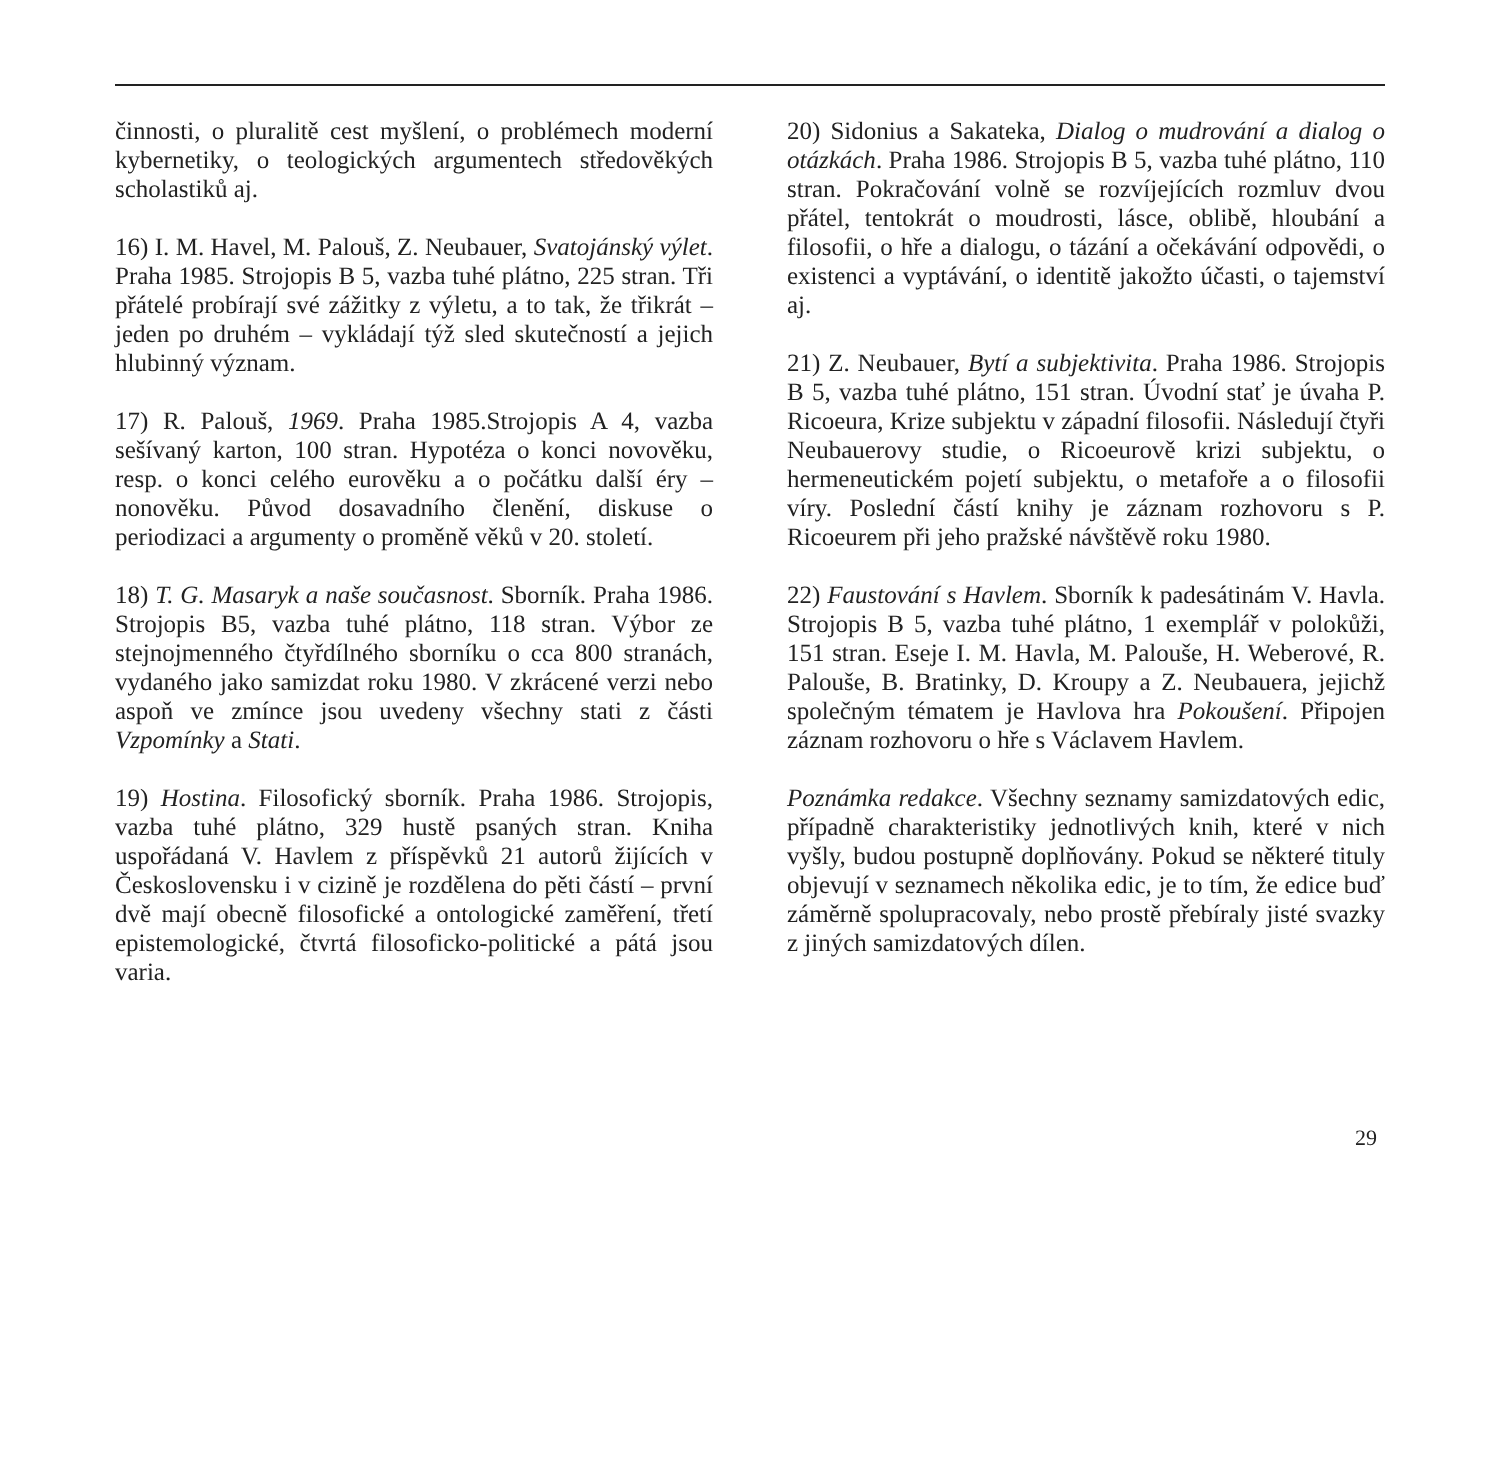činnosti, o pluralitě cest myšlení, o problémech moderní kybernetiky, o teologických argumentech středověkých scholastiků aj.
16) I. M. Havel, M. Palouš, Z. Neubauer, Svatojánský výlet. Praha 1985. Strojopis B 5, vazba tuhé plátno, 225 stran. Tři přátelé probírají své zážitky z výletu, a to tak, že třikrát – jeden po druhém – vykládají týž sled skutečností a jejich hlubinný význam.
17) R. Palouš, 1969. Praha 1985.Strojopis A 4, vazba sešívaný karton, 100 stran. Hypotéza o konci novověku, resp. o konci celého eurověku a o počátku další éry – nonověku. Původ dosavadního členění, diskuse o periodizaci a argumenty o proměně věků v 20. století.
18) T. G. Masaryk a naše současnost. Sborník. Praha 1986. Strojopis B5, vazba tuhé plátno, 118 stran. Výbor ze stejnojmenného čtyřdílného sborníku o cca 800 stranách, vydaného jako samizdat roku 1980. V zkrácené verzi nebo aspoň ve zmínce jsou uvedeny všechny stati z části Vzpomínky a Stati.
19) Hostina. Filosofický sborník. Praha 1986. Strojopis, vazba tuhé plátno, 329 hustě psaných stran. Kniha uspořádaná V. Havlem z příspěvků 21 autorů žijících v Československu i v cizině je rozdělena do pěti částí – první dvě mají obecně filosofické a ontologické zaměření, třetí epistemologické, čtvrtá filosoficko-politické a pátá jsou varia.
20) Sidonius a Sakateka, Dialog o mudrování a dialog o otázkách. Praha 1986. Strojopis B 5, vazba tuhé plátno, 110 stran. Pokračování volně se rozvíjejících rozmluv dvou přátel, tentokrát o moudrosti, lásce, oblibě, hloubání a filosofii, o hře a dialogu, o tázání a očekávání odpovědi, o existenci a vyptávání, o identitě jakožto účasti, o tajemství aj.
21) Z. Neubauer, Bytí a subjektivita. Praha 1986. Strojopis B 5, vazba tuhé plátno, 151 stran. Úvodní stať je úvaha P. Ricoeura, Krize subjektu v západní filosofii. Následují čtyři Neubauerovy studie, o Ricoeurově krizi subjektu, o hermeneutickém pojetí subjektu, o metafoře a o filosofii víry. Poslední částí knihy je záznam rozhovoru s P. Ricoeurem při jeho pražské návštěvě roku 1980.
22) Faustování s Havlem. Sborník k padesátinám V. Havla. Strojopis B 5, vazba tuhé plátno, 1 exemplář v polokůži, 151 stran. Eseje I. M. Havla, M. Palouše, H. Weberové, R. Palouše, B. Bratinky, D. Kroupy a Z. Neubauera, jejichž společným tématem je Havlova hra Pokoušení. Připojen záznam rozhovoru o hře s Václavem Havlem.
Poznámka redakce. Všechny seznamy samizdatových edic, případně charakteristiky jednotlivých knih, které v nich vyšly, budou postupně doplňovány. Pokud se některé tituly objevují v seznamech několika edic, je to tím, že edice buď záměrně spolupracovaly, nebo prostě přebíraly jisté svazky z jiných samizdatových dílen.
29